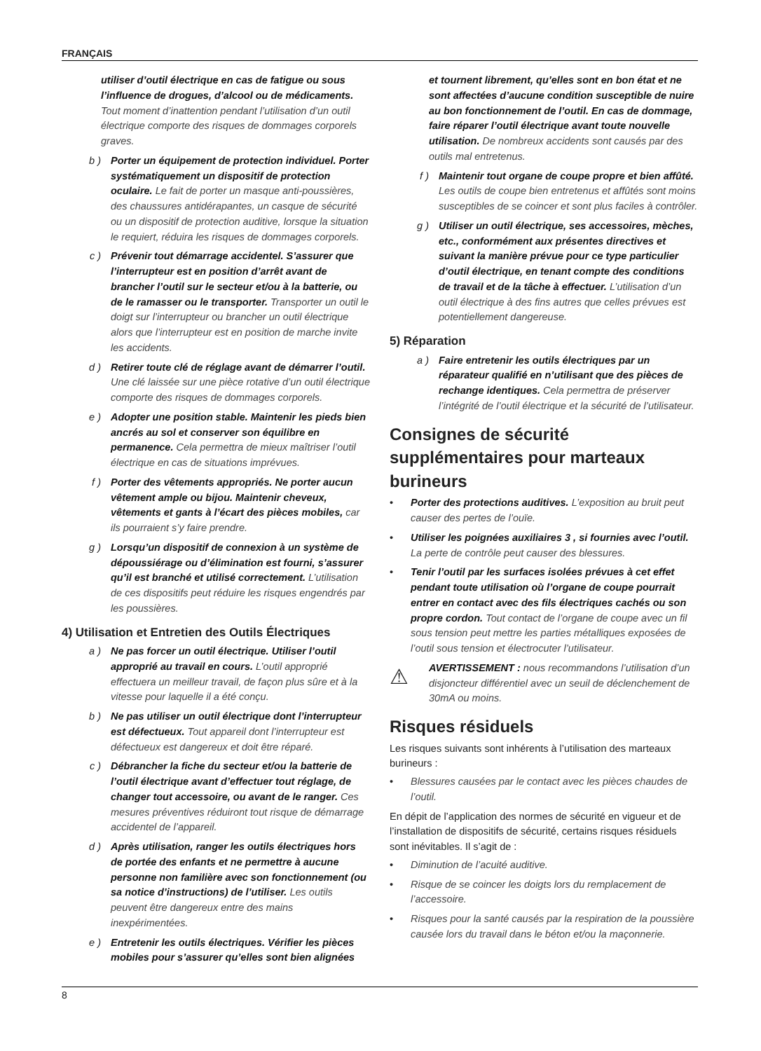FRANÇAIS
utiliser d’outil électrique en cas de fatigue ou sous l’influence de drogues, d’alcool ou de médicaments. Tout moment d’inattention pendant l’utilisation d’un outil électrique comporte des risques de dommages corporels graves.
b ) Porter un équipement de protection individuel. Porter systématiquement un dispositif de protection oculaire. Le fait de porter un masque anti-poussières, des chaussures antidérapantes, un casque de sécurité ou un dispositif de protection auditive, lorsque la situation le requiert, réduira les risques de dommages corporels.
c ) Prévenir tout démarrage accidentel. S’assurer que l’interrupteur est en position d’arrêt avant de brancher l’outil sur le secteur et/ou à la batterie, ou de le ramasser ou le transporter. Transporter un outil le doigt sur l’interrupteur ou brancher un outil électrique alors que l’interrupteur est en position de marche invite les accidents.
d ) Retirer toute clé de réglage avant de démarrer l’outil. Une clé laissée sur une pièce rotative d’un outil électrique comporte des risques de dommages corporels.
e ) Adopter une position stable. Maintenir les pieds bien ancrés au sol et conserver son équilibre en permanence. Cela permettra de mieux maîtriser l’outil électrique en cas de situations imprévues.
f ) Porter des vêtements appropriés. Ne porter aucun vêtement ample ou bijou. Maintenir cheveux, vêtements et gants à l’écart des pièces mobiles, car ils pourraient s’y faire prendre.
g ) Lorsqu’un dispositif de connexion à un système de dépoussiérage ou d’élimination est fourni, s’assurer qu’il est branché et utilisé correctement. L’utilisation de ces dispositifs peut réduire les risques engendrés par les poussières.
4) Utilisation et Entretien des Outils Électriques
a ) Ne pas forcer un outil électrique. Utiliser l’outil approprié au travail en cours. L’outil approprié effectuera un meilleur travail, de façon plus sûre et à la vitesse pour laquelle il a été conçu.
b ) Ne pas utiliser un outil électrique dont l’interrupteur est défectueux. Tout appareil dont l’interrupteur est défectueux est dangereux et doit être réparé.
c ) Débrancher la fiche du secteur et/ou la batterie de l’outil électrique avant d’effectuer tout réglage, de changer tout accessoire, ou avant de le ranger. Ces mesures préventives réduiront tout risque de démarrage accidentel de l’appareil.
d ) Après utilisation, ranger les outils électriques hors de portée des enfants et ne permettre à aucune personne non familière avec son fonctionnement (ou sa notice d’instructions) de l’utiliser. Les outils peuvent être dangereux entre des mains inexpérimentées.
e ) Entretenir les outils électriques. Vérifier les pièces mobiles pour s’assurer qu’elles sont bien alignées
et tournent librement, qu’elles sont en bon état et ne sont affectées d’aucune condition susceptible de nuire au bon fonctionnement de l’outil. En cas de dommage, faire réparer l’outil électrique avant toute nouvelle utilisation. De nombreux accidents sont causés par des outils mal entretenus.
f ) Maintenir tout organe de coupe propre et bien affûté. Les outils de coupe bien entretenus et affûtés sont moins susceptibles de se coincer et sont plus faciles à contrôler.
g ) Utiliser un outil électrique, ses accessoires, mèches, etc., conformément aux présentes directives et suivant la manière prévue pour ce type particulier d’outil électrique, en tenant compte des conditions de travail et de la tâche à effectuer. L’utilisation d’un outil électrique à des fins autres que celles prévues est potentiellement dangereuse.
5) Réparation
a ) Faire entretenir les outils électriques par un réparateur qualifié en n’utilisant que des pièces de rechange identiques. Cela permettra de préserver l’intégrité de l’outil électrique et la sécurité de l’utilisateur.
Consignes de sécurité supplémentaires pour marteaux burineurs
• Porter des protections auditives. L’exposition au bruit peut causer des pertes de l’ouïe.
• Utiliser les poignées auxiliaires 3 , si fournies avec l’outil. La perte de contrôle peut causer des blessures.
• Tenir l’outil par les surfaces isolées prévues à cet effet pendant toute utilisation où l’organe de coupe pourrait entrer en contact avec des fils électriques cachés ou son propre cordon. Tout contact de l’organe de coupe avec un fil sous tension peut mettre les parties métalliques exposées de l’outil sous tension et électrocuter l’utilisateur.
⚠
AVERTISSEMENT : nous recommandons l’utilisation d’un disjoncteur différentiel avec un seuil de déclenchement de 30mA ou moins.
Risques résiduels
Les risques suivants sont inhérents à l’utilisation des marteaux burineurs :
• Blessures causées par le contact avec les pièces chaudes de l’outil.
En dépit de l’application des normes de sécurité en vigueur et de l’installation de dispositifs de sécurité, certains risques résiduels sont inévitables. Il s’agit de :
• Diminution de l’acuité auditive.
• Risque de se coincer les doigts lors du remplacement de l’accessoire.
• Risques pour la santé causés par la respiration de la poussière causée lors du travail dans le béton et/ou la maçonnerie.
8